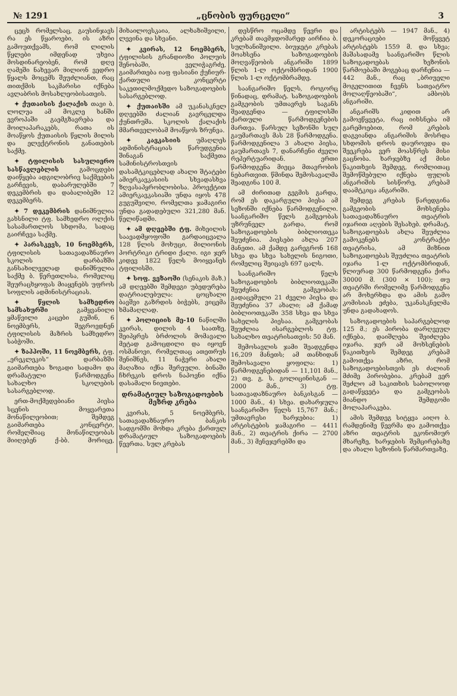№ 1291 „ცნობის ფურცელი“3
ცეცხ რომელსაც, გაუსინჯავს რა ეს წყაროები, ის აზრი გამოუთქვამს, რომ ლილის წყლები იმდენად უხვია მოსდინარეობენ, რომ დღე ღამეში ნახევარ მილიონ ვედრო წყალს მოცემს შეუძლიანთ, რაც თითქმის საკმარისი იქნება ავლაბრის მოსახლეობისათვის.
✦ ქუთაისის ქალაქის თავი ბ. ლოლუა ამ მოკლე ხანში ევროპაში გაემგზავრება და მოილაპარაკებს, რათა ის მოაწყოს ქუთაისის წყლის მილის და ელექტრონის განათების საქმე.
✦ ტფილისის სასულიერო სასწავლებლის გამოცდები დაიწყება ადგილობრივ საქმეების გარჩევის, დაბარულებში 7 დეკემბრის და დაბალიბეში 12 დეკემბერს.
✦ 7 დეკემბრის დანიშნულია გახსნილი ტფ. სამხედრო ოლქის სასამართლოს სხდომა, სადაც გაირჩევა საქმე.
✦ პარასკევს, 10 ნოემბერს, ტფილისის სათავადაზნაურო სკოლის დარბაზში განსახილველად დანიშნულია საქმე ბ. წერეთლისა, რომელიც შეურაცხყოფას მიაყენებს უფროს სოფლის ადმინისტრაციას.
✦ წყლის სამხედრო სამსახურში გამყვანილი ყმაწვილი კაცები გუშინ, 6 ნოემბერს, შეგროვდნენ ტფილისის მაზრის სამხედრო საბჭოში.
✦ ზაპპოში, 11 ნოემბერს, ტფ. „ერეკლეკის“ დარბაზში გაიმართება ზოგადი სადამო და დრამატული წარმოდგენა სახალხო სკოლების სასარგებლოდ.
ერთ-მოქმედებიანი პიესა სცენის მოყვარეთა მონაწილეობით; შემდეგ გაიმართება კონცერტი, რომელშიაც მონაწილეობას მიიღებენ ქ-ბბ. მორიცე, მიხაილოვსკაია, ალხაზიშვილი, ლევინა და სხვანი.
✦ კვირას, 12 ნოემბერს, ტფილისის გრანდიოზი პოლუის შენობაში, ველიჭაგრძე, გაიმართება იაფ ფასიანი ქუჩიურ-ქართული კონცერტი საკეთილმოქმედო საზოგადოების სასარგებლოდ.
✦ ქუთაისში ამ უკანასკნელ დღეებში ძალიან გავრცელდა ქუნთრუშა. სკოლის ქალაქის მმართველობამ მოაწყოს ზრუნვა.
✦ კავკასიის უმაღლეს ადმინისტრაციას წარუდგენია შინაგან საქმეთა სამინისტროსთვის დასამტკიცებლად ახალი შტატები ამიერკავკასიის სხვადასხვა ზღვასაპყრობლობისა. პროექტით ამიერკავკასიაში უნდა იყოს 478 გუგუშვილი, რომელთა ჯამაგირი უნდა გადადებული 321,280 მან. წელიწადში.
✦ ამ დღეებში ტფ. მიხეილის საავადმყოფოში გარდაიცვალა 128 წლის მოხუცი, მილიონის პორტრიკი ტრიდი ქალი. იგი ჯერ კიდევ 1822 წელს მოიყვანეს ტფილისში.
✦ სოფ. ვეზაოში (სენაკის მაზ.) ამ დღეებში შემდეგი უბედურება დატრიალებულა: ცოცხალი ბავშვი გაზრდის ბიჭებს, ვიცემა ხმამაღლად.
✦ პოლიციის მე-10 ნაწილში კვირას, დილის 4 საათზე, შეიპყრეს ბრძოლის მომავალი მეტად გამოცდილი და იყოვნ ოსმანოვი, რომელთაც ათეთრუს შენიშნეს, 11 ნაჭერი ახალი მაღაზია იქნა შერეული. ბინაში ჩხრეკის დროს ნაპოვნი იქნა დასამალი ნივთები.
დრამატიულ საზოგადოების მეზრდ კრება
კვირას, 5 ნოემბერს, სათავადაზნაურო ბანკის სადგომში მოხდა კრება ქართულ დრამატიულ საზოგადოების წევრთა. სულ კრებას
დესწრო ოცამდე წევრი და კრებამ თავმჯდომარედ აირჩია ბ. სულხანიშვილი. ბიუჯეტი კრებას მოახსენა საზოგადოების მოღვაწეობის ანგარიში 1899 წლის 1-ლ ოქტომბრიდან 1900 წლის 1-ლ ოქტომბრამდე.
საანგარიშო წელს, როგორც წინადაც, დრამატ. საზოგადოების გამგეობის უმთავრეს საგანს შეადგენდა — ტფილისში ქართული წარმოდგენების მართვა. წარსულ სეზონში სულ გაუმართავს მას 28 წარმოდგენა. წარმოდგენილა 3 ახალი პიესა, გაუმართავს 7, დანარჩენი ძველი რეპერტუარიდან. ერთი წარმოდგენა მიეცა მთავრობის ნებართვით. წმინდა შემოსავალმა შეადგინა 100 მ.
ამ ძირითად გეგმის გარდა, რომ ეს დაკარგული პიესა ამ სეზონში იქნება წარმოდგენილი. საანგარიშო წელს გამგეობას უზრუნველ გარდა, რომ საზოგადოების ბიბლიოთეკა შეუძენია. პიესები ახლა 207 მანეთი. ამ ქამდე გარეგრონ 168 სხვა და სხვა სახელის ნიგოთი, რომელიც შეიცავს 697 ცალს.
საანგარიშო წელს საზოგადოების ბიბლიოთეკაში შეუძენია გამგეობას: გადაცემული 21 ძველი პიესა და შეუძენია 37 ახალი; ამ ქამად ბიბლიოთეკაში 358 სხვა და სხვა სახელის პიესაა. გამგეობას შეუძლია ისარგებლოს ტფ. სახალხო თეატრისათვის: 50 მან.
შემოსავლის ჯამი შეადგენდა 16,209 მანეთს; ამ თანხიდან შემოსავალი ყოფილა: 1) წარმოდგენებიდან — 11,101 მან., 2) თვ. გ. ს. გოლიცინისგან — 2000 მან., 3) ტფ. სათავადაზნაურო ბანკისგან — 1000 მან., 4) სხვა. დახარჯულა საანგარიშო წელს 15,767 მან.; უმთავრესი ხარჯებია: 1) არტისტების ჯამაგირი — 4411 მან., 2) თეატრის ქირა — 2700 მან., 3) მენეჯერებში და
არტისტებს — 1947 მან., 4) დეკორაციები მოწყვეტ არტისტებს 1559 მ. და სხვა; მაშასადამე საანგარიშო წლის საზოგადოებას ხეზონის წარმოებაში მოგებაც დარჩენია — 442 მან., რაც „ბრიუელი მოგელითით ჩვენს სათეატრო მოლაღწეობაში“, ამბობს ანგარიში.
ანგარიშს კიდით არ გამოეწყვეტა, რაც იიხსნება იმ გარემოებით, რომ კრების დაგვიანდა ანგარიშის მოსრდა სხდომის დროს დაუროვდა და შეეკრება ვერ მოასწრეს მისი გაცნობა. ხარჯებზე აქ მისი წაკითხვის შემდეგ, რომლითაც შემოწმებული იქნება ფულის ანგარიშის სისწორე, კრებამ დაამტკიცა ანგარიში.
შემდეგ კრებას წარედგინა გამგეობის მოხსენება სათავადაზნაურო თეატრის იჯარით აღების შესახებ. დრამატ. საზოგადოებას ახლა შეუძლია გამოკენებს კონტრაქტი თეატრისა, ამ მიზნით საზოგადოებას შეუძლია თეატრის იჯარა 1-ლ ოქტომბრიდან, წლიურად 300 წარმოდგენა ქირა 30000 მ. (300 × 100); თუ თეატრში რომელიმე წარმოდგენა არ მოხერხდა და ამის გამო კომისიას ეძება, უკანასკნელმა უნდა გადახადოს.
საზოგადოების საპარგებლოდ 125 მ.; ეს პირობა დარღვეულ იქნება, დაიშლება შეიძლება იჯარა. ჯერ ამ მოხსენების წაკითხვის შემდეგ კრებამ გამოთქვა აზრი, რომ საზოგადოებისთვის ეს ძალიან მძიმე პირობებია. კრებამ ვერ შეძლო ამ საკითხის საბოლოოდ გადაწყვეტა და გამგეობას მიანდო შემდგომი მოლაპარაკება.
ამის შემდეგ სიტყვა აიღო ბ. რამდენიმე წევრმა და გამოთქვა აზრი თეატრის ეკონომიურ მხარეზე, ხარჯების შემცირებაზე და ახალი სეზონის წარმართვაზე.